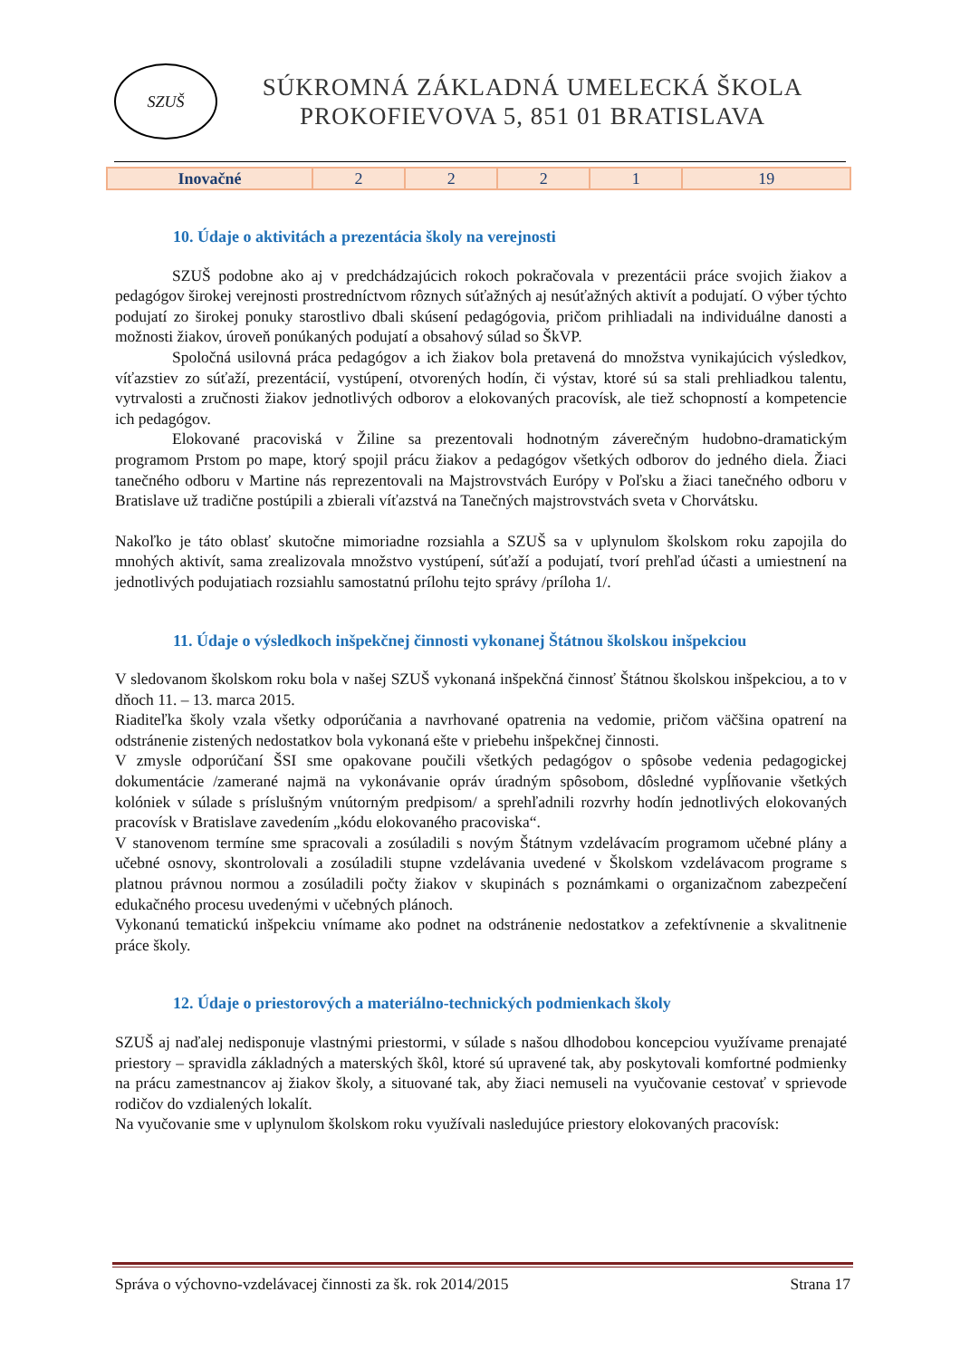SZUŠ
SÚKROMNÁ ZÁKLADNÁ UMELECKÁ ŠKOLA
PROKOFIEVOVA 5, 851 01 BRATISLAVA
| Inovačné | 2 | 2 | 2 | 1 | 19 |
10. Údaje o aktivitách a prezentácia školy na verejnosti
SZUŠ podobne ako aj v predchádzajúcich rokoch pokračovala v prezentácii práce svojich žiakov a pedagógov širokej verejnosti prostredníctvom rôznych súťažných aj nesúťažných aktivít a podujatí. O výber týchto podujatí zo širokej ponuky starostlivo dbali skúsení pedagógovia, pričom prihliadali na individuálne danosti a možnosti žiakov, úroveň ponúkaných podujatí a obsahový súlad so ŠkVP.
Spoločná usilovná práca pedagógov a ich žiakov bola pretavená do množstva vynikajúcich výsledkov, víťazstiev zo súťaží, prezentácií, vystúpení, otvorených hodín, či výstav, ktoré sú sa stali prehliadkou talentu, vytrvalosti a zručnosti žiakov jednotlivých odborov a elokovaných pracovísk, ale tiež schopností a kompetencie ich pedagógov.
Elokované pracoviská v Žiline sa prezentovali hodnotným záverečným hudobno-dramatickým programom Prstom po mape, ktorý spojil prácu žiakov a pedagógov všetkých odborov do jedného diela. Žiaci tanečného odboru v Martine nás reprezentovali na Majstrovstvách Európy v Poľsku a žiaci tanečného odboru v Bratislave už tradične postúpili a zbierali víťazstvá na Tanečných majstrovstvách sveta v Chorvátsku.
Nakoľko je táto oblasť skutočne mimoriadne rozsiahla a SZUŠ sa v uplynulom školskom roku zapojila do mnohých aktivít, sama zrealizovala množstvo vystúpení, súťaží a podujatí, tvorí prehľad účasti a umiestnení na jednotlivých podujatiach rozsiahlu samostatnú prílohu tejto správy /príloha 1/.
11. Údaje o výsledkoch inšpekčnej činnosti vykonanej Štátnou školskou inšpekciou
V sledovanom školskom roku bola v našej SZUŠ vykonaná inšpekčná činnosť Štátnou školskou inšpekciou, a to v dňoch 11. – 13. marca 2015.
Riaditeľka školy vzala všetky odporúčania a navrhované opatrenia na vedomie, pričom väčšina opatrení na odstránenie zistených nedostatkov bola vykonaná ešte v priebehu inšpekčnej činnosti.
V zmysle odporúčaní ŠSI sme opakovane poučili všetkých pedagógov o spôsobe vedenia pedagogickej dokumentácie /zamerané najmä na vykonávanie opráv úradným spôsobom, dôsledné vypĺňovanie všetkých kolóniek v súlade s príslušným vnútorným predpisom/ a sprehľadnili rozvrhy hodín jednotlivých elokovaných pracovísk v Bratislave zavedením „kódu elokovaného pracoviska“.
V stanovenom termíne sme spracovali a zosúladili s novým Štátnym vzdelávacím programom učebné plány a učebné osnovy, skontrolovali a zosúladili stupne vzdelávania uvedené v Školskom vzdelávacom programe s platnou právnou normou a zosúladili počty žiakov v skupinách s poznámkami o organizačnom zabezpečení edukačného procesu uvedenými v učebných plánoch.
Vykonanú tematickú inšpekciu vnímame ako podnet na odstránenie nedostatkov a zefektívnenie a skvalitnenie práce školy.
12. Údaje o priestorových a materiálno-technických podmienkach školy
SZUŠ aj naďalej nedisponuje vlastnými priestormi, v súlade s našou dlhodobou koncepciou využívame prenajaté priestory – spravidla základných a materských škôl, ktoré sú upravené tak, aby poskytovali komfortné podmienky na prácu zamestnancov aj žiakov školy, a situované tak, aby žiaci nemuseli na vyučovanie cestovať v sprievode rodičov do vzdialených lokalít.
Na vyučovanie sme v uplynulom školskom roku využívali nasledujúce priestory elokovaných pracovísk:
Správa o výchovno-vzdelávacej činnosti za šk. rok 2014/2015 Strana 17